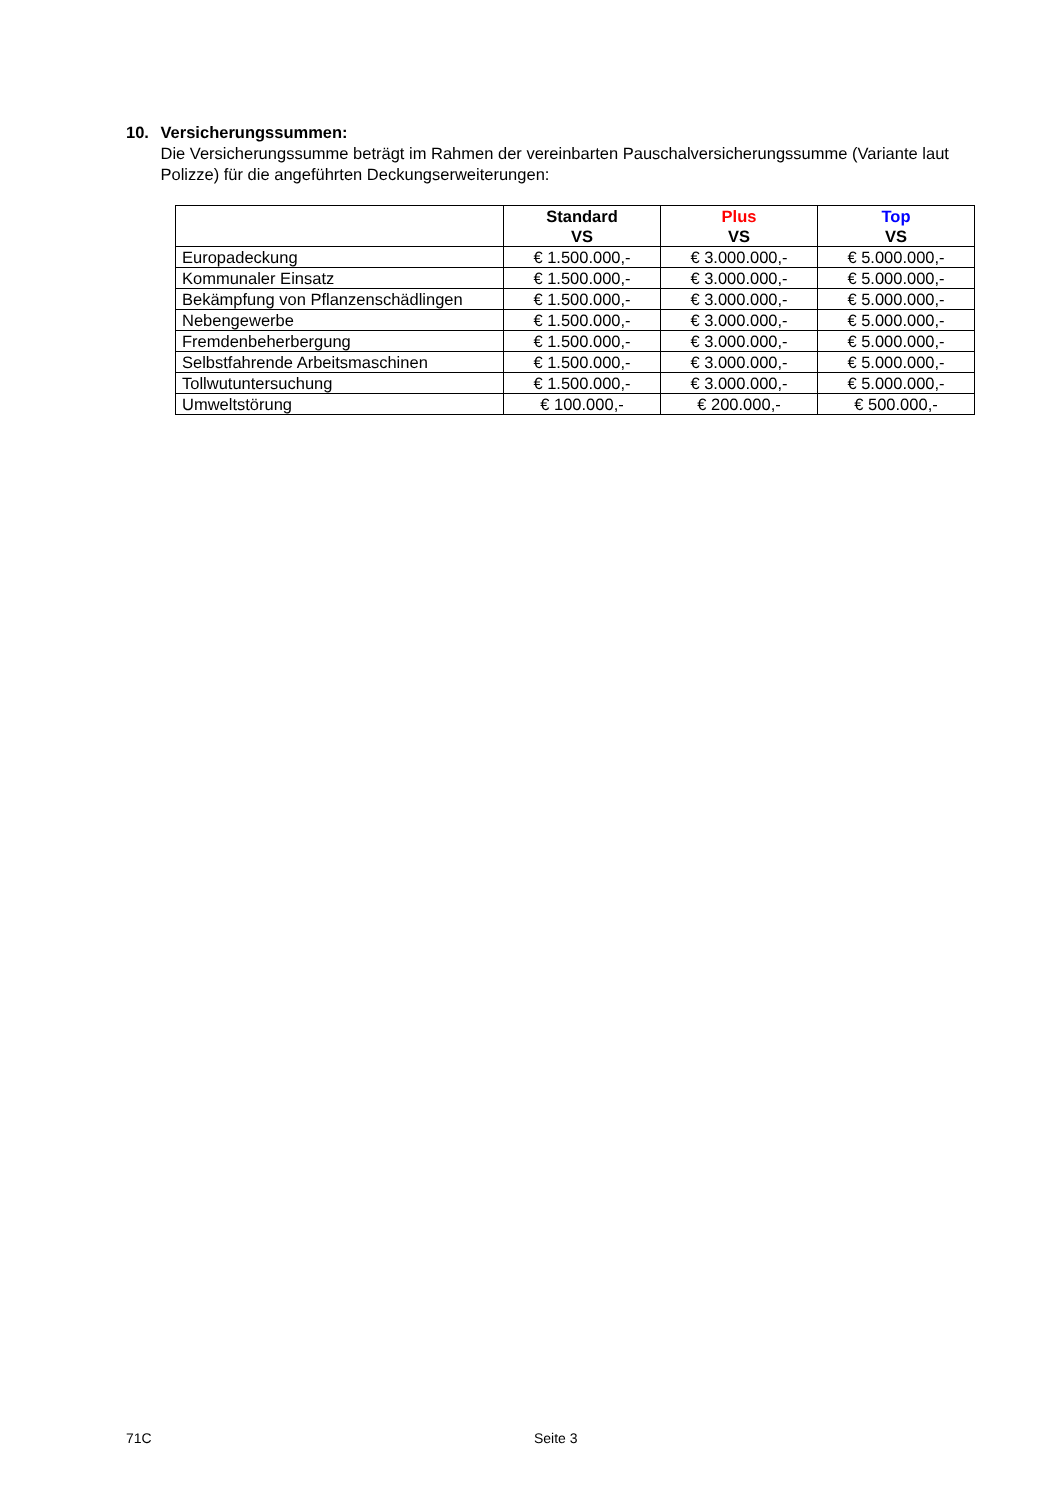10. Versicherungssummen:
Die Versicherungssumme beträgt im Rahmen der vereinbarten Pauschalversicherungssumme (Variante laut Polizze) für die angeführten Deckungserweiterungen:
| | Standard VS | Plus VS | Top VS |
| --- | --- | --- | --- |
| Europadeckung | € 1.500.000,- | € 3.000.000,- | € 5.000.000,- |
| Kommunaler Einsatz | € 1.500.000,- | € 3.000.000,- | € 5.000.000,- |
| Bekämpfung von Pflanzenschädlingen | € 1.500.000,- | € 3.000.000,- | € 5.000.000,- |
| Nebengewerbe | € 1.500.000,- | € 3.000.000,- | € 5.000.000,- |
| Fremdenbeherbergung | € 1.500.000,- | € 3.000.000,- | € 5.000.000,- |
| Selbstfahrende Arbeitsmaschinen | € 1.500.000,- | € 3.000.000,- | € 5.000.000,- |
| Tollwutuntersuchung | € 1.500.000,- | € 3.000.000,- | € 5.000.000,- |
| Umweltstörung | € 100.000,- | € 200.000,- | € 500.000,- |
71C Seite 3